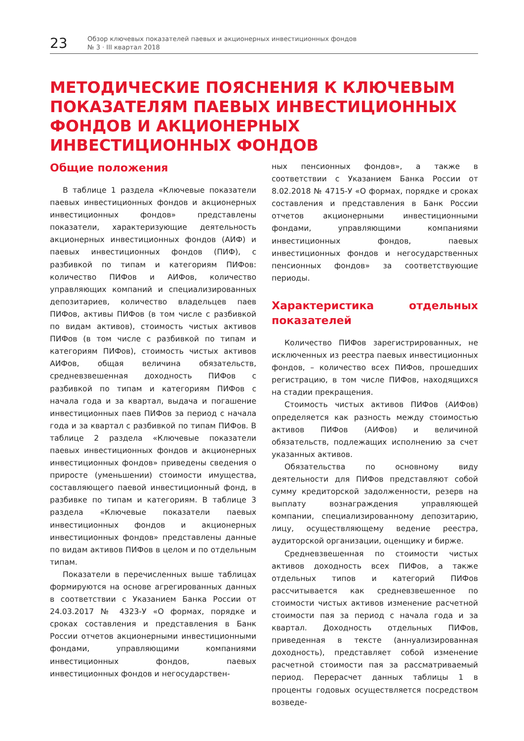23
Обзор ключевых показателей паевых и акционерных инвестиционных фондов
№ 3 · III квартал 2018
МЕТОДИЧЕСКИЕ ПОЯСНЕНИЯ К КЛЮЧЕВЫМ ПОКАЗАТЕЛЯМ ПАЕВЫХ ИНВЕСТИЦИОННЫХ ФОНДОВ И АКЦИОНЕРНЫХ ИНВЕСТИЦИОННЫХ ФОНДОВ
Общие положения
В таблице 1 раздела «Ключевые показатели паевых инвестиционных фондов и акционерных инвестиционных фондов» представлены показатели, характеризующие деятельность акционерных инвестиционных фондов (АИФ) и паевых инвестиционных фондов (ПИФ), с разбивкой по типам и категориям ПИФов: количество ПИФов и АИФов, количество управляющих компаний и специализированных депозитариев, количество владельцев паев ПИФов, активы ПИФов (в том числе с разбивкой по видам активов), стоимость чистых активов ПИФов (в том числе с разбивкой по типам и категориям ПИФов), стоимость чистых активов АИФов, общая величина обязательств, средневзвешенная доходность ПИФов с разбивкой по типам и категориям ПИФов с начала года и за квартал, выдача и погашение инвестиционных паев ПИФов за период с начала года и за квартал с разбивкой по типам ПИФов. В таблице 2 раздела «Ключевые показатели паевых инвестиционных фондов и акционерных инвестиционных фондов» приведены сведения о приросте (уменьшении) стоимости имущества, составляющего паевой инвестиционный фонд, в разбивке по типам и категориям. В таблице 3 раздела «Ключевые показатели паевых инвестиционных фондов и акционерных инвестиционных фондов» представлены данные по видам активов ПИФов в целом и по отдельным типам.
Показатели в перечисленных выше таблицах формируются на основе агрегированных данных в соответствии с Указанием Банка России от 24.03.2017 № 4323-У «О формах, порядке и сроках составления и представления в Банк России отчетов акционерными инвестиционными фондами, управляющими компаниями инвестиционных фондов, паевых инвестиционных фондов и негосударствен-
ных пенсионных фондов», а также в соответствии с Указанием Банка России от 8.02.2018 № 4715-У «О формах, порядке и сроках составления и представления в Банк России отчетов акционерными инвестиционными фондами, управляющими компаниями инвестиционных фондов, паевых инвестиционных фондов и негосударственных пенсионных фондов» за соответствующие периоды.
Характеристика отдельных показателей
Количество ПИФов зарегистрированных, не исключенных из реестра паевых инвестиционных фондов, – количество всех ПИФов, прошедших регистрацию, в том числе ПИФов, находящихся на стадии прекращения.
Стоимость чистых активов ПИФов (АИФов) определяется как разность между стоимостью активов ПИФов (АИФов) и величиной обязательств, подлежащих исполнению за счет указанных активов.
Обязательства по основному виду деятельности для ПИФов представляют собой сумму кредиторской задолженности, резерв на выплату вознаграждения управляющей компании, специализированному депозитарию, лицу, осуществляющему ведение реестра, аудиторской организации, оценщику и бирже.
Средневзвешенная по стоимости чистых активов доходность всех ПИФов, а также отдельных типов и категорий ПИФов рассчитывается как средневзвешенное по стоимости чистых активов изменение расчетной стоимости пая за период с начала года и за квартал. Доходность отдельных ПИФов, приведенная в тексте (аннуализированная доходность), представляет собой изменение расчетной стоимости пая за рассматриваемый период. Перерасчет данных таблицы 1 в проценты годовых осуществляется посредством возведе-